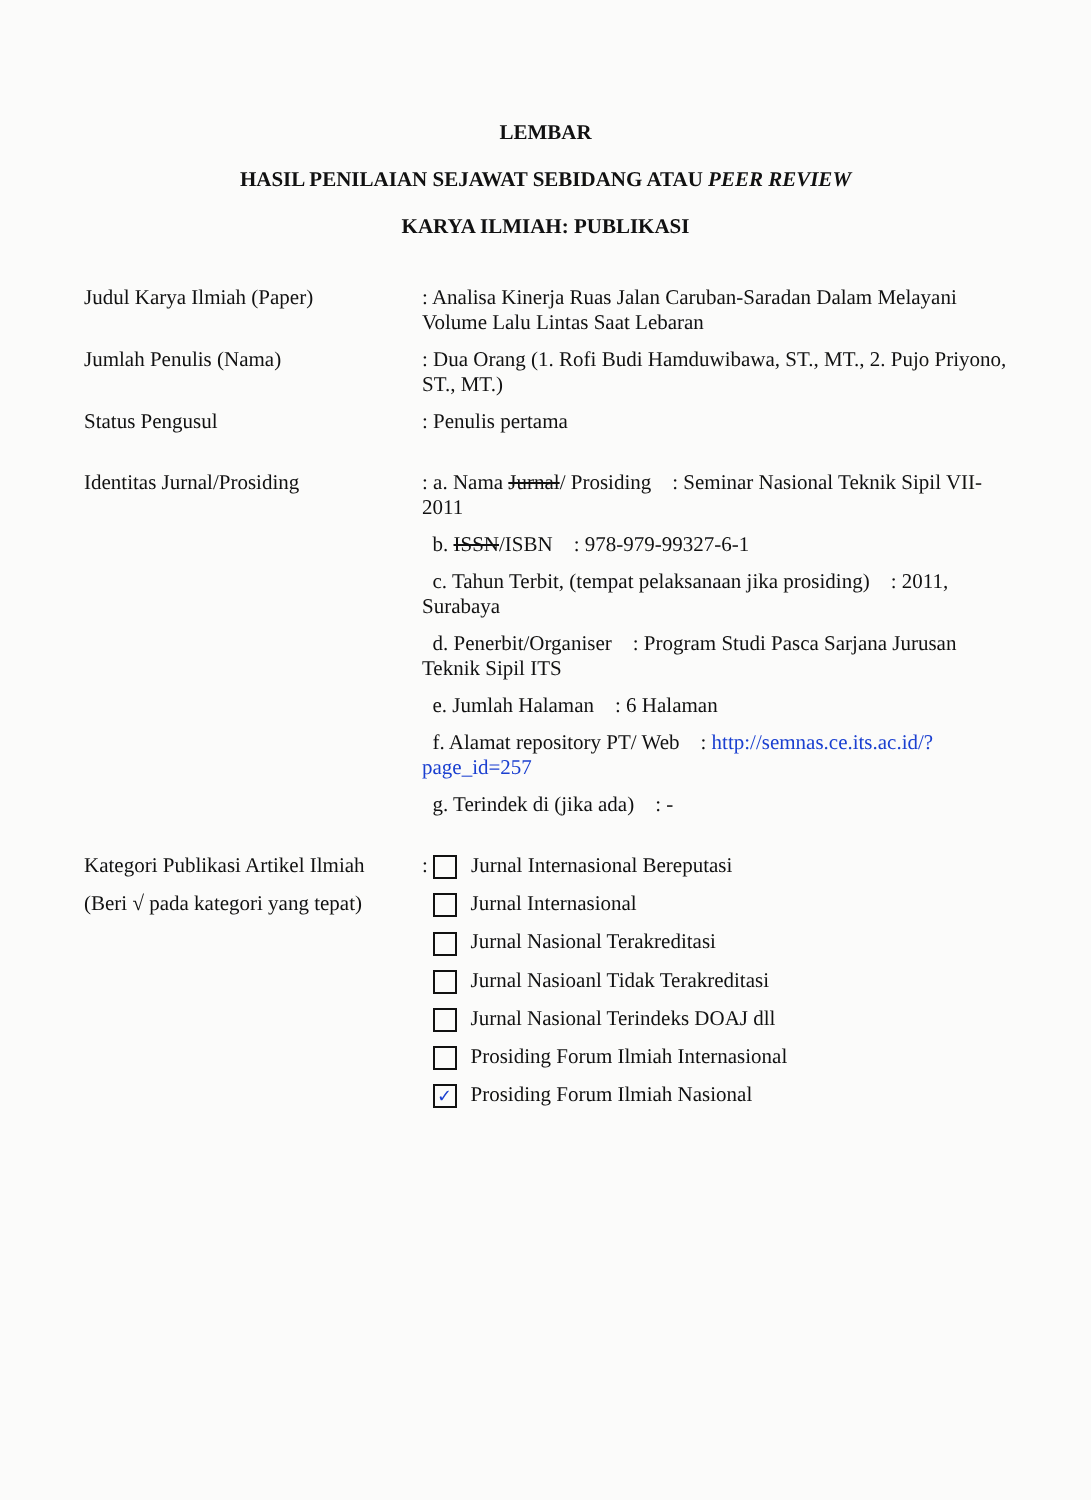LEMBAR
HASIL PENILAIAN SEJAWAT SEBIDANG ATAU PEER REVIEW
KARYA ILMIAH: PUBLIKASI
| Judul Karya Ilmiah (Paper) | : Analisa Kinerja Ruas Jalan Caruban-Saradan Dalam Melayani Volume Lalu Lintas Saat Lebaran |
| Jumlah Penulis (Nama) | : Dua Orang (1. Rofi Budi Hamduwibawa, ST., MT., 2. Pujo Priyono, ST., MT.) |
| Status Pengusul | : Penulis pertama |
| Identitas Jurnal/Prosiding | : a. Nama Jurnal / Prosiding : Seminar Nasional Teknik Sipil VII-2011 |
| | b. ISSN /ISBN : 978-979-99327-6-1 |
| | c. Tahun Terbit, (tempat pelaksanaan jika prosiding) : 2011, Surabaya |
| | d. Penerbit/Organiser : Program Studi Pasca Sarjana Jurusan Teknik Sipil ITS |
| | e. Jumlah Halaman : 6 Halaman |
| | f. Alamat repository PT/ Web : http://semnas.ce.its.ac.id/?page_id=257 |
| | g. Terindek di (jika ada) : - |
| Kategori Publikasi Artikel Ilmiah | : Jurnal Internasional Bereputasi |
| (Beri √ pada kategori yang tepat) | Jurnal Internasional |
| | Jurnal Nasional Terakreditasi |
| | Jurnal Nasioanl Tidak Terakreditasi |
| | Jurnal Nasional Terindeks DOAJ dll |
| | Prosiding Forum Ilmiah Internasional |
| | ✓ Prosiding Forum Ilmiah Nasional |